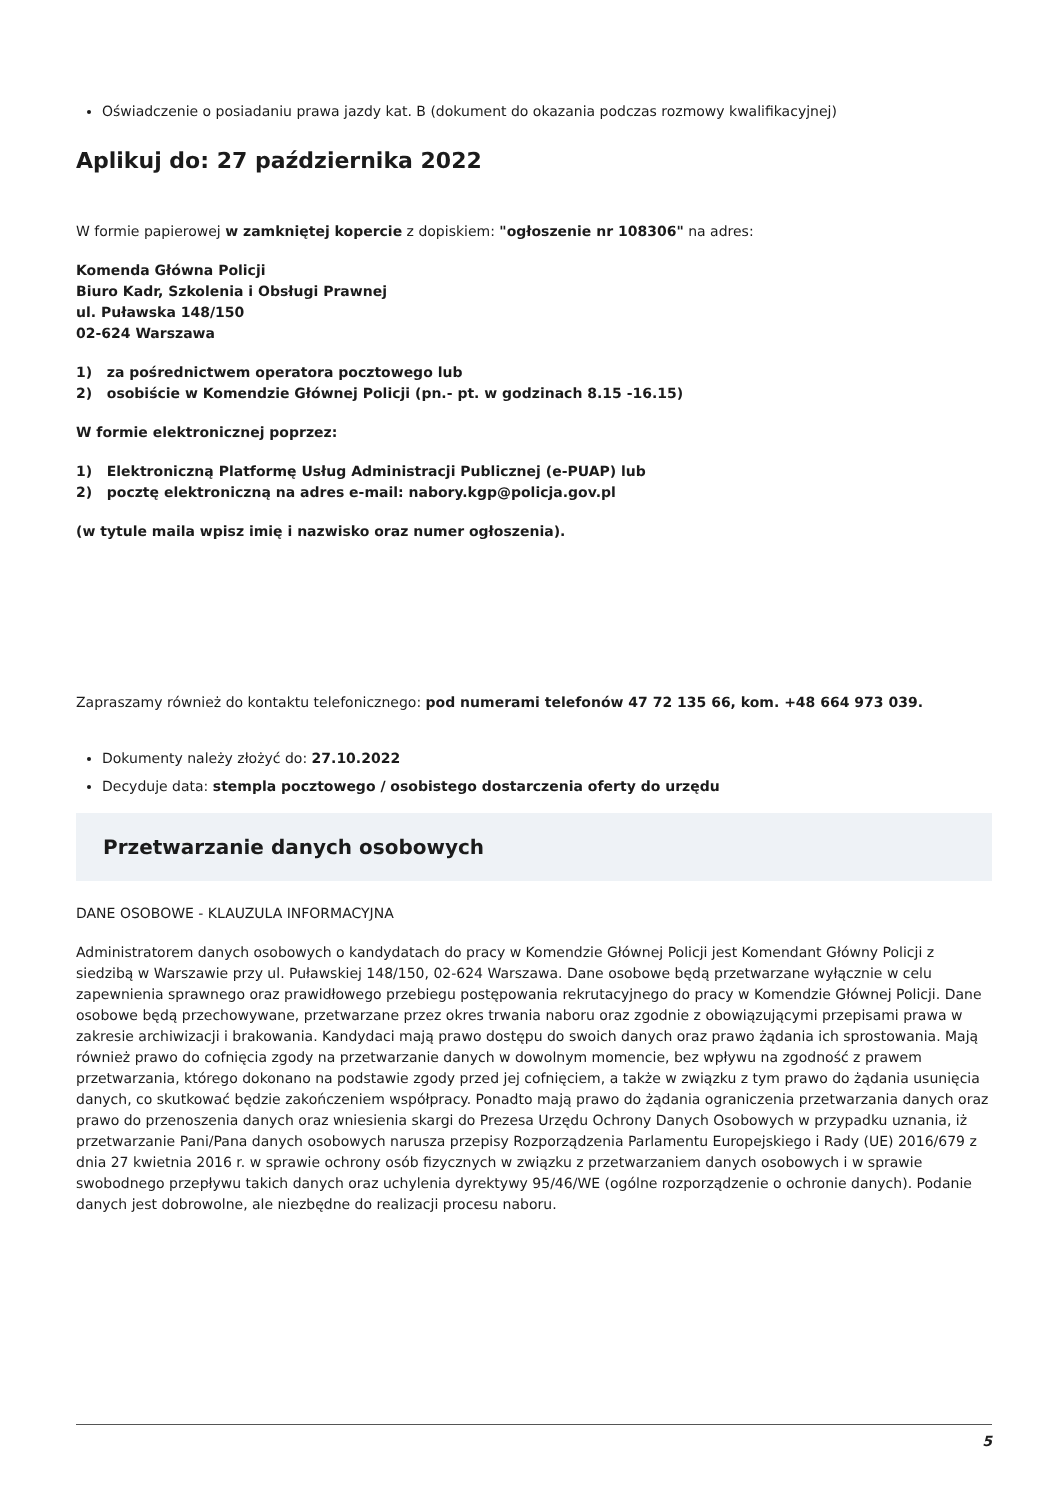Oświadczenie o posiadaniu prawa jazdy kat. B (dokument do okazania podczas rozmowy kwalifikacyjnej)
Aplikuj do: 27 października 2022
W formie papierowej w zamkniętej kopercie z dopiskiem: "ogłoszenie nr 108306" na adres:
Komenda Główna Policji
Biuro Kadr, Szkolenia i Obsługi Prawnej
ul. Puławska 148/150
02-624 Warszawa
1) za pośrednictwem operatora pocztowego lub
2) osobiście w Komendzie Głównej Policji (pn.- pt. w godzinach 8.15 -16.15)
W formie elektronicznej poprzez:
1) Elektroniczną Platformę Usług Administracji Publicznej (e-PUAP) lub
2) pocztę elektroniczną na adres e-mail: nabory.kgp@policja.gov.pl
(w tytule maila wpisz imię i nazwisko oraz numer ogłoszenia).
Zapraszamy również do kontaktu telefonicznego: pod numerami telefonów 47 72 135 66, kom. +48 664 973 039.
Dokumenty należy złożyć do: 27.10.2022
Decyduje data: stempla pocztowego / osobistego dostarczenia oferty do urzędu
Przetwarzanie danych osobowych
DANE OSOBOWE - KLAUZULA INFORMACYJNA
Administratorem danych osobowych o kandydatach do pracy w Komendzie Głównej Policji jest Komendant Główny Policji z siedzibą w Warszawie przy ul. Puławskiej 148/150, 02-624 Warszawa. Dane osobowe będą przetwarzane wyłącznie w celu zapewnienia sprawnego oraz prawidłowego przebiegu postępowania rekrutacyjnego do pracy w Komendzie Głównej Policji. Dane osobowe będą przechowywane, przetwarzane przez okres trwania naboru oraz zgodnie z obowiązującymi przepisami prawa w zakresie archiwizacji i brakowania. Kandydaci mają prawo dostępu do swoich danych oraz prawo żądania ich sprostowania. Mają również prawo do cofnięcia zgody na przetwarzanie danych w dowolnym momencie, bez wpływu na zgodność z prawem przetwarzania, którego dokonano na podstawie zgody przed jej cofnięciem, a także w związku z tym prawo do żądania usunięcia danych, co skutkować będzie zakończeniem współpracy. Ponadto mają prawo do żądania ograniczenia przetwarzania danych oraz prawo do przenoszenia danych oraz wniesienia skargi do Prezesa Urzędu Ochrony Danych Osobowych w przypadku uznania, iż przetwarzanie Pani/Pana danych osobowych narusza przepisy Rozporządzenia Parlamentu Europejskiego i Rady (UE) 2016/679 z dnia 27 kwietnia 2016 r. w sprawie ochrony osób fizycznych w związku z przetwarzaniem danych osobowych i w sprawie swobodnego przepływu takich danych oraz uchylenia dyrektywy 95/46/WE (ogólne rozporządzenie o ochronie danych). Podanie danych jest dobrowolne, ale niezbędne do realizacji procesu naboru.
5